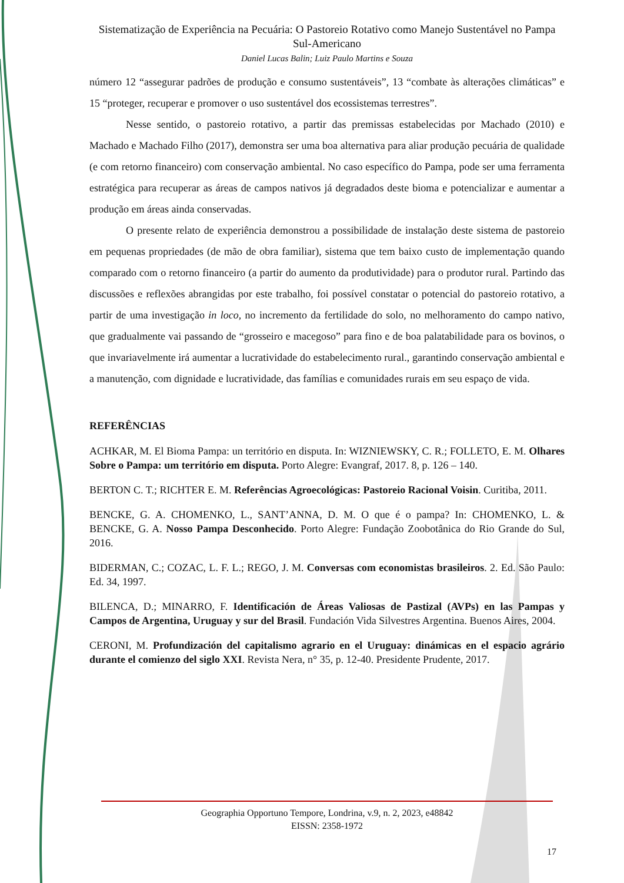Sistematização de Experiência na Pecuária: O Pastoreio Rotativo como Manejo Sustentável no Pampa Sul-Americano
Daniel Lucas Balin; Luiz Paulo Martins e Souza
número 12 “assegurar padrões de produção e consumo sustentáveis”, 13 “combate às alterações climáticas” e 15 “proteger, recuperar e promover o uso sustentável dos ecossistemas terrestres”.
Nesse sentido, o pastoreio rotativo, a partir das premissas estabelecidas por Machado (2010) e Machado e Machado Filho (2017), demonstra ser uma boa alternativa para aliar produção pecuária de qualidade (e com retorno financeiro) com conservação ambiental. No caso específico do Pampa, pode ser uma ferramenta estratégica para recuperar as áreas de campos nativos já degradados deste bioma e potencializar e aumentar a produção em áreas ainda conservadas.
O presente relato de experiência demonstrou a possibilidade de instalação deste sistema de pastoreio em pequenas propriedades (de mão de obra familiar), sistema que tem baixo custo de implementação quando comparado com o retorno financeiro (a partir do aumento da produtividade) para o produtor rural. Partindo das discussões e reflexões abrangidas por este trabalho, foi possível constatar o potencial do pastoreio rotativo, a partir de uma investigação in loco, no incremento da fertilidade do solo, no melhoramento do campo nativo, que gradualmente vai passando de “grosseiro e macegoso” para fino e de boa palatabilidade para os bovinos, o que invariavelmente irá aumentar a lucratividade do estabelecimento rural., garantindo conservação ambiental e a manutenção, com dignidade e lucratividade, das famílias e comunidades rurais em seu espaço de vida.
REFERÊNCIAS
ACHKAR, M. El Bioma Pampa: un território en disputa. In: WIZNIEWSKY, C. R.; FOLLETO, E. M. Olhares Sobre o Pampa: um território em disputa. Porto Alegre: Evangraf, 2017. 8, p. 126 – 140.
BERTON C. T.; RICHTER E. M. Referências Agroecológicas: Pastoreio Racional Voisin. Curitiba, 2011.
BENCKE, G. A. CHOMENKO, L., SANT’ANNA, D. M. O que é o pampa? In: CHOMENKO, L. & BENCKE, G. A. Nosso Pampa Desconhecido. Porto Alegre: Fundação Zoobotânica do Rio Grande do Sul, 2016.
BIDERMAN, C.; COZAC, L. F. L.; REGO, J. M. Conversas com economistas brasileiros. 2. Ed. São Paulo: Ed. 34, 1997.
BILENCA, D.; MINARRO, F. Identificación de Áreas Valiosas de Pastizal (AVPs) en las Pampas y Campos de Argentina, Uruguay y sur del Brasil. Fundación Vida Silvestres Argentina. Buenos Aires, 2004.
CERONI, M. Profundización del capitalismo agrario en el Uruguay: dinámicas en el espacio agrário durante el comienzo del siglo XXI. Revista Nera, n° 35, p. 12-40. Presidente Prudente, 2017.
Geographia Opportuno Tempore, Londrina, v.9, n. 2, 2023, e48842
EISSN: 2358-1972
17